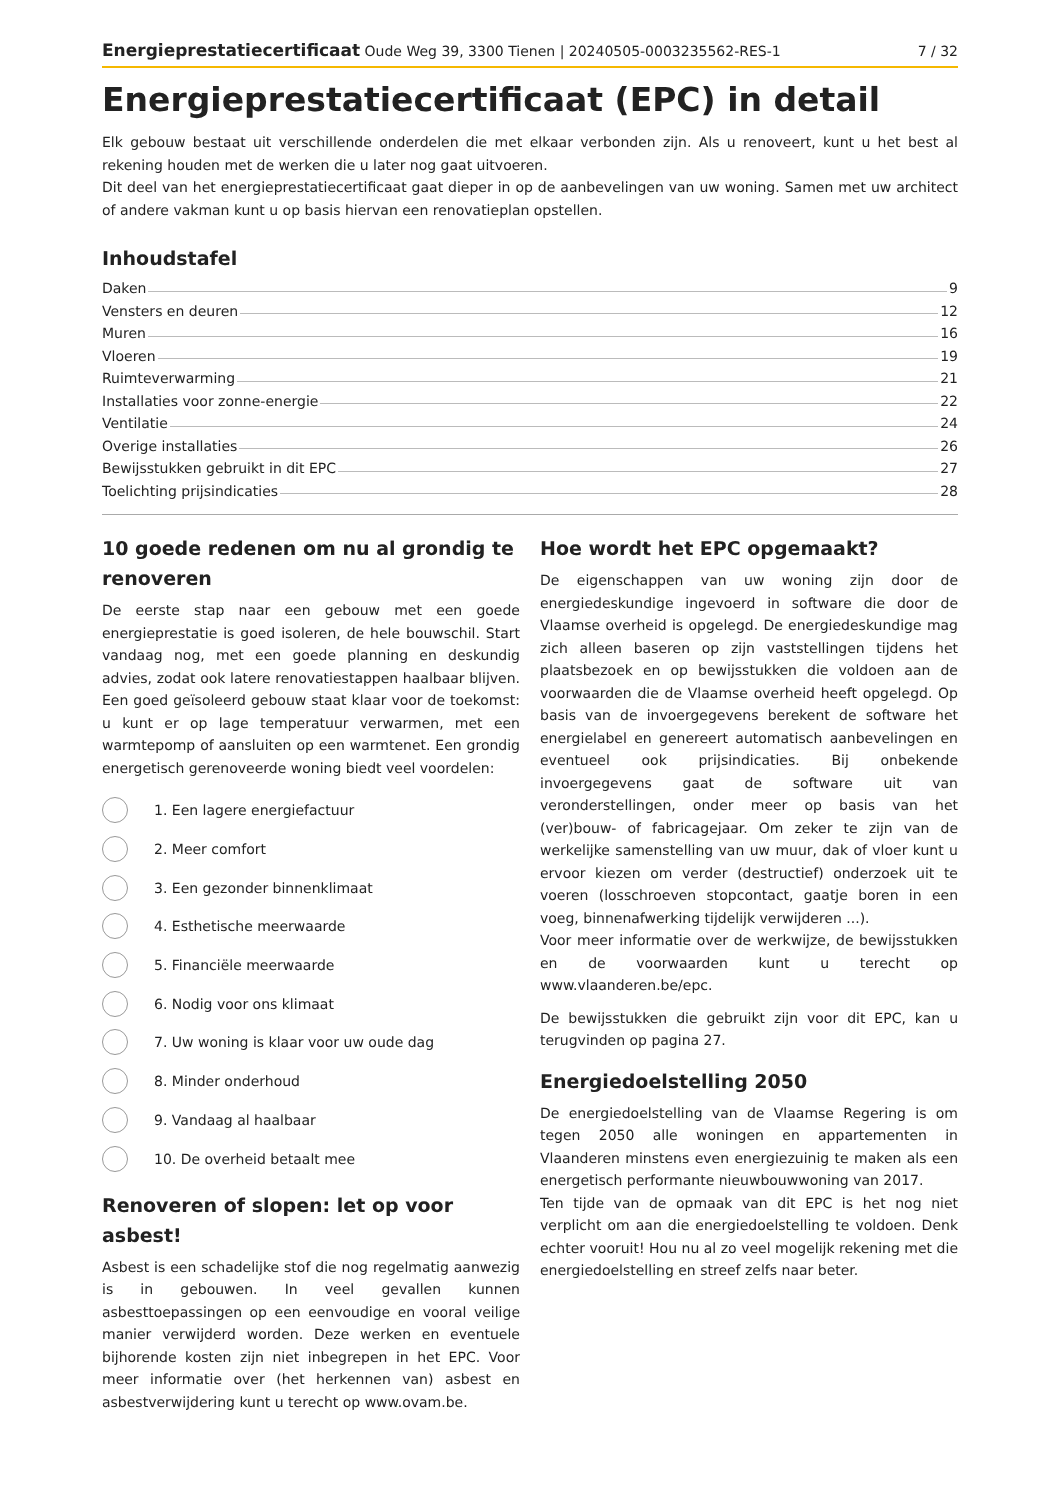Energieprestatiecertificaat Oude Weg 39, 3300 Tienen | 20240505-0003235562-RES-1 7 / 32
Energieprestatiecertificaat (EPC) in detail
Elk gebouw bestaat uit verschillende onderdelen die met elkaar verbonden zijn. Als u renoveert, kunt u het best al rekening houden met de werken die u later nog gaat uitvoeren.
Dit deel van het energieprestatiecertificaat gaat dieper in op de aanbevelingen van uw woning. Samen met uw architect of andere vakman kunt u op basis hiervan een renovatieplan opstellen.
Inhoudstafel
Daken 9
Vensters en deuren 12
Muren 16
Vloeren 19
Ruimteverwarming 21
Installaties voor zonne-energie 22
Ventilatie 24
Overige installaties 26
Bewijsstukken gebruikt in dit EPC 27
Toelichting prijsindicaties 28
10 goede redenen om nu al grondig te renoveren
De eerste stap naar een gebouw met een goede energieprestatie is goed isoleren, de hele bouwschil. Start vandaag nog, met een goede planning en deskundig advies, zodat ook latere renovatiestappen haalbaar blijven. Een goed geïsoleerd gebouw staat klaar voor de toekomst: u kunt er op lage temperatuur verwarmen, met een warmtepomp of aansluiten op een warmtenet. Een grondig energetisch gerenoveerde woning biedt veel voordelen:
1. Een lagere energiefactuur
2. Meer comfort
3. Een gezonder binnenklimaat
4. Esthetische meerwaarde
5. Financiële meerwaarde
6. Nodig voor ons klimaat
7. Uw woning is klaar voor uw oude dag
8. Minder onderhoud
9. Vandaag al haalbaar
10. De overheid betaalt mee
Renoveren of slopen: let op voor asbest!
Asbest is een schadelijke stof die nog regelmatig aanwezig is in gebouwen. In veel gevallen kunnen asbesttoepassingen op een eenvoudige en vooral veilige manier verwijderd worden. Deze werken en eventuele bijhorende kosten zijn niet inbegrepen in het EPC. Voor meer informatie over (het herkennen van) asbest en asbestverwijdering kunt u terecht op www.ovam.be.
Hoe wordt het EPC opgemaakt?
De eigenschappen van uw woning zijn door de energiedeskundige ingevoerd in software die door de Vlaamse overheid is opgelegd. De energiedeskundige mag zich alleen baseren op zijn vaststellingen tijdens het plaatsbezoek en op bewijsstukken die voldoen aan de voorwaarden die de Vlaamse overheid heeft opgelegd. Op basis van de invoergegevens berekent de software het energielabel en genereert automatisch aanbevelingen en eventueel ook prijsindicaties. Bij onbekende invoergegevens gaat de software uit van veronderstellingen, onder meer op basis van het (ver)bouw- of fabricagejaar. Om zeker te zijn van de werkelijke samenstelling van uw muur, dak of vloer kunt u ervoor kiezen om verder (destructief) onderzoek uit te voeren (losschroeven stopcontact, gaatje boren in een voeg, binnenafwerking tijdelijk verwijderen ...).
Voor meer informatie over de werkwijze, de bewijsstukken en de voorwaarden kunt u terecht op www.vlaanderen.be/epc.
De bewijsstukken die gebruikt zijn voor dit EPC, kan u terugvinden op pagina 27.
Energiedoelstelling 2050
De energiedoelstelling van de Vlaamse Regering is om tegen 2050 alle woningen en appartementen in Vlaanderen minstens even energiezuinig te maken als een energetisch performante nieuwbouwwoning van 2017.
Ten tijde van de opmaak van dit EPC is het nog niet verplicht om aan die energiedoelstelling te voldoen. Denk echter vooruit! Hou nu al zo veel mogelijk rekening met die energiedoelstelling en streef zelfs naar beter.